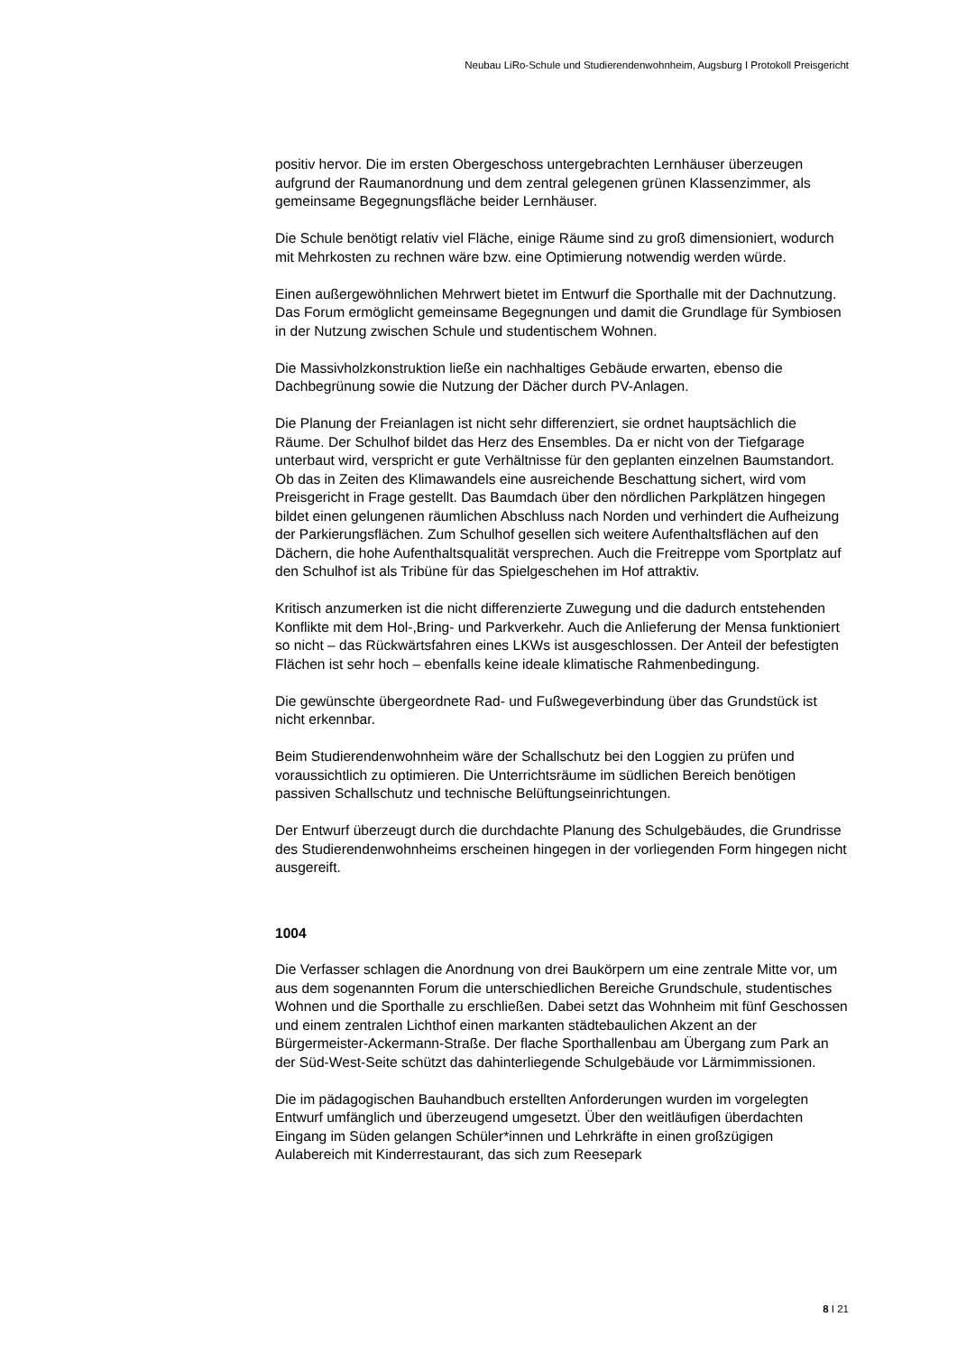Neubau LiRo-Schule und Studierendenwohnheim, Augsburg I Protokoll Preisgericht
positiv hervor. Die im ersten Obergeschoss untergebrachten Lernhäuser überzeugen aufgrund der Raumanordnung und dem zentral gelegenen grünen Klassenzimmer, als gemeinsame Begegnungsfläche beider Lernhäuser.
Die Schule benötigt relativ viel Fläche, einige Räume sind zu groß dimensioniert, wodurch mit Mehrkosten zu rechnen wäre bzw. eine Optimierung notwendig werden würde.
Einen außergewöhnlichen Mehrwert bietet im Entwurf die Sporthalle mit der Dachnutzung. Das Forum ermöglicht gemeinsame Begegnungen und damit die Grundlage für Symbiosen in der Nutzung zwischen Schule und studentischem Wohnen.
Die Massivholzkonstruktion ließe ein nachhaltiges Gebäude erwarten, ebenso die Dachbegrünung sowie die Nutzung der Dächer durch PV-Anlagen.
Die Planung der Freianlagen ist nicht sehr differenziert, sie ordnet hauptsächlich die Räume. Der Schulhof bildet das Herz des Ensembles. Da er nicht von der Tiefgarage unterbaut wird, verspricht er gute Verhältnisse für den geplanten einzelnen Baumstandort. Ob das in Zeiten des Klimawandels eine ausreichende Beschattung sichert, wird vom Preisgericht in Frage gestellt. Das Baumdach über den nördlichen Parkplätzen hingegen bildet einen gelungenen räumlichen Abschluss nach Norden und verhindert die Aufheizung der Parkierungsflächen. Zum Schulhof gesellen sich weitere Aufenthaltsflächen auf den Dächern, die hohe Aufenthaltsqualität versprechen. Auch die Freitreppe vom Sportplatz auf den Schulhof ist als Tribüne für das Spielgeschehen im Hof attraktiv.
Kritisch anzumerken ist die nicht differenzierte Zuwegung und die dadurch entstehenden Konflikte mit dem Hol-,Bring- und Parkverkehr. Auch die Anlieferung der Mensa funktioniert so nicht – das Rückwärtsfahren eines LKWs ist ausgeschlossen. Der Anteil der befestigten Flächen ist sehr hoch – ebenfalls keine ideale klimatische Rahmenbedingung.
Die gewünschte übergeordnete Rad- und Fußwegeverbindung über das Grundstück ist nicht erkennbar.
Beim Studierendenwohnheim wäre der Schallschutz bei den Loggien zu prüfen und voraussichtlich zu optimieren. Die Unterrichtsräume im südlichen Bereich benötigen passiven Schallschutz und technische Belüftungseinrichtungen.
Der Entwurf überzeugt durch die durchdachte Planung des Schulgebäudes, die Grundrisse des Studierendenwohnheims erscheinen hingegen in der vorliegenden Form hingegen nicht ausgereift.
1004
Die Verfasser schlagen die Anordnung von drei Baukörpern um eine zentrale Mitte vor, um aus dem sogenannten Forum die unterschiedlichen Bereiche Grundschule, studentisches Wohnen und die Sporthalle zu erschließen. Dabei setzt das Wohnheim mit fünf Geschossen und einem zentralen Lichthof einen markanten städtebaulichen Akzent an der Bürgermeister-Ackermann-Straße. Der flache Sporthallenbau am Übergang zum Park an der Süd-West-Seite schützt das dahinterliegende Schulgebäude vor Lärmimmissionen.
Die im pädagogischen Bauhandbuch erstellten Anforderungen wurden im vorgelegten Entwurf umfänglich und überzeugend umgesetzt. Über den weitläufigen überdachten Eingang im Süden gelangen Schüler*innen und Lehrkräfte in einen großzügigen Aulabereich mit Kinderrestaurant, das sich zum Reesepark
8 I 21